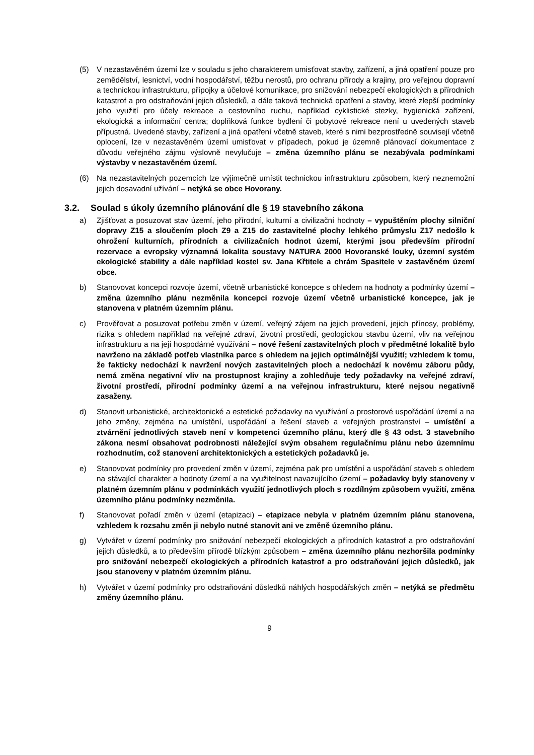(5) V nezastavěném území lze v souladu s jeho charakterem umisťovat stavby, zařízení, a jiná opatření pouze pro zemědělství, lesnictví, vodní hospodářství, těžbu nerostů, pro ochranu přírody a krajiny, pro veřejnou dopravní a technickou infrastrukturu, přípojky a účelové komunikace, pro snižování nebezpečí ekologických a přírodních katastrof a pro odstraňování jejich důsledků, a dále taková technická opatření a stavby, které zlepší podmínky jeho využití pro účely rekreace a cestovního ruchu, například cyklistické stezky, hygienická zařízení, ekologická a informační centra; doplňková funkce bydlení či pobytové rekreace není u uvedených staveb přípustná. Uvedené stavby, zařízení a jiná opatření včetně staveb, které s nimi bezprostředně souvisejí včetně oplocení, lze v nezastavěném území umisťovat v případech, pokud je územně plánovací dokumentace z důvodu veřejného zájmu výslovně nevylučuje – změna územního plánu se nezabývala podmínkami výstavby v nezastavěném území.
(6) Na nezastavitelných pozemcích lze výjimečně umístit technickou infrastrukturu způsobem, který neznemožní jejich dosavadní užívání – netýká se obce Hovorany.
3.2. Soulad s úkoly územního plánování dle § 19 stavebního zákona
a) Zjišťovat a posuzovat stav území, jeho přírodní, kulturní a civilizační hodnoty – vypuštěním plochy silniční dopravy Z15 a sloučením ploch Z9 a Z15 do zastavitelné plochy lehkého průmyslu Z17 nedošlo k ohrožení kulturních, přírodních a civilizačních hodnot území, kterými jsou především přírodní rezervace a evropsky významná lokalita soustavy NATURA 2000 Hovoranské louky, územní systém ekologické stability a dále například kostel sv. Jana Křtitele a chrám Spasitele v zastavěném území obce.
b) Stanovovat koncepci rozvoje území, včetně urbanistické koncepce s ohledem na hodnoty a podmínky území – změna územního plánu nezměnila koncepci rozvoje území včetně urbanistické koncepce, jak je stanovena v platném územním plánu.
c) Prověřovat a posuzovat potřebu změn v území, veřejný zájem na jejich provedení, jejich přínosy, problémy, rizika s ohledem například na veřejné zdraví, životní prostředí, geologickou stavbu území, vliv na veřejnou infrastrukturu a na její hospodárné využívání – nové řešení zastavitelných ploch v předmětné lokalitě bylo navrženo na základě potřeb vlastníka parce s ohledem na jejich optimálnější využití; vzhledem k tomu, že fakticky nedochází k navržení nových zastavitelných ploch a nedochází k novému záboru půdy, nemá změna negativní vliv na prostupnost krajiny a zohledňuje tedy požadavky na veřejné zdraví, životní prostředí, přírodní podmínky území a na veřejnou infrastrukturu, které nejsou negativně zasaženy.
d) Stanovit urbanistické, architektonické a estetické požadavky na využívání a prostorové uspořádání území a na jeho změny, zejména na umístění, uspořádání a řešení staveb a veřejných prostranství – umístění a ztvárnění jednotlivých staveb není v kompetenci územního plánu, který dle § 43 odst. 3 stavebního zákona nesmí obsahovat podrobnosti náležející svým obsahem regulačnímu plánu nebo územnímu rozhodnutím, což stanovení architektonických a estetických požadavků je.
e) Stanovovat podmínky pro provedení změn v území, zejména pak pro umístění a uspořádání staveb s ohledem na stávající charakter a hodnoty území a na využitelnost navazujícího území – požadavky byly stanoveny v platném územním plánu v podmínkách využití jednotlivých ploch s rozdílným způsobem využití, změna územního plánu podmínky nezměnila.
f) Stanovovat pořadí změn v území (etapizaci) – etapizace nebyla v platném územním plánu stanovena, vzhledem k rozsahu změn ji nebylo nutné stanovit ani ve změně územního plánu.
g) Vytvářet v území podmínky pro snižování nebezpečí ekologických a přírodních katastrof a pro odstraňování jejich důsledků, a to především přírodě blízkým způsobem – změna územního plánu nezhoršila podmínky pro snižování nebezpečí ekologických a přírodních katastrof a pro odstraňování jejich důsledků, jak jsou stanoveny v platném územním plánu.
h) Vytvářet v území podmínky pro odstraňování důsledků náhlých hospodářských změn – netýká se předmětu změny územního plánu.
9